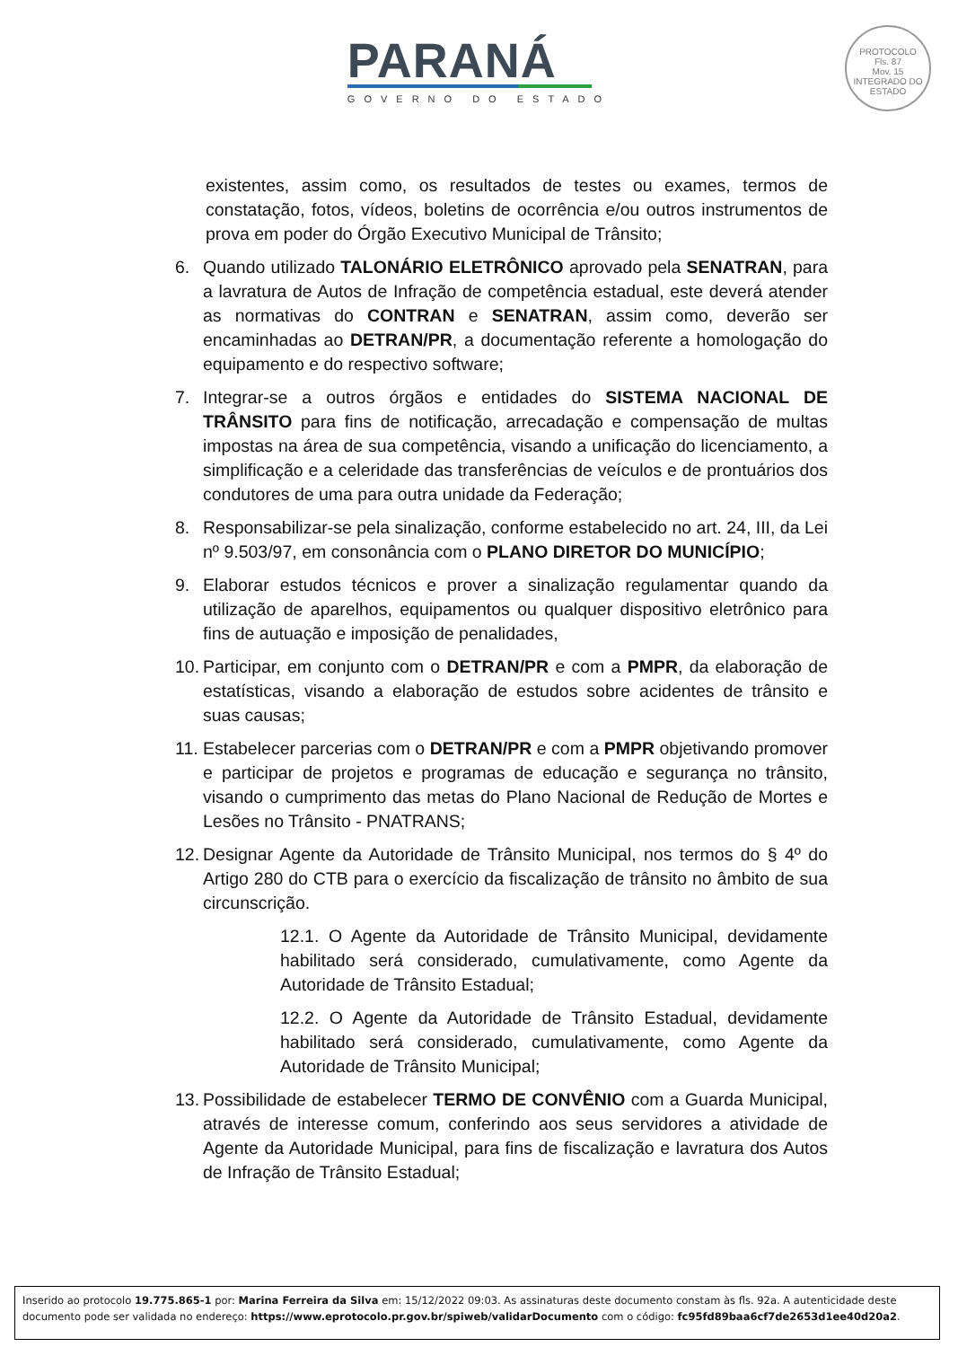PARANÁ
GOVERNO DO ESTADO
PROTOCOLO
Fls. 87
Mov. 15
INTEGRADO DO ESTADO
existentes, assim como, os resultados de testes ou exames, termos de constatação, fotos, vídeos, boletins de ocorrência e/ou outros instrumentos de prova em poder do Órgão Executivo Municipal de Trânsito;
6. Quando utilizado TALONÁRIO ELETRÔNICO aprovado pela SENATRAN, para a lavratura de Autos de Infração de competência estadual, este deverá atender as normativas do CONTRAN e SENATRAN, assim como, deverão ser encaminhadas ao DETRAN/PR, a documentação referente a homologação do equipamento e do respectivo software;
7. Integrar-se a outros órgãos e entidades do SISTEMA NACIONAL DE TRÂNSITO para fins de notificação, arrecadação e compensação de multas impostas na área de sua competência, visando a unificação do licenciamento, a simplificação e a celeridade das transferências de veículos e de prontuários dos condutores de uma para outra unidade da Federação;
8. Responsabilizar-se pela sinalização, conforme estabelecido no art. 24, III, da Lei nº 9.503/97, em consonância com o PLANO DIRETOR DO MUNICÍPIO;
9. Elaborar estudos técnicos e prover a sinalização regulamentar quando da utilização de aparelhos, equipamentos ou qualquer dispositivo eletrônico para fins de autuação e imposição de penalidades,
10.
Participar, em conjunto com o DETRAN/PR e com a PMPR, da elaboração de estatísticas, visando a elaboração de estudos sobre acidentes de trânsito e suas causas;
11.
Estabelecer parcerias com o DETRAN/PR e com a PMPR objetivando promover e participar de projetos e programas de educação e segurança no trânsito, visando o cumprimento das metas do Plano Nacional de Redução de Mortes e Lesões no Trânsito - PNATRANS;
12.
Designar Agente da Autoridade de Trânsito Municipal, nos termos do § 4º do Artigo 280 do CTB para o exercício da fiscalização de trânsito no âmbito de sua circunscrição.
12.1. O Agente da Autoridade de Trânsito Municipal, devidamente habilitado será considerado, cumulativamente, como Agente da Autoridade de Trânsito Estadual;
12.2. O Agente da Autoridade de Trânsito Estadual, devidamente habilitado será considerado, cumulativamente, como Agente da Autoridade de Trânsito Municipal;
13.
Possibilidade de estabelecer TERMO DE CONVÊNIO com a Guarda Municipal, através de interesse comum, conferindo aos seus servidores a atividade de Agente da Autoridade Municipal, para fins de fiscalização e lavratura dos Autos de Infração de Trânsito Estadual;
Inserido ao protocolo 19.775.865-1 por: Marina Ferreira da Silva em: 15/12/2022 09:03. As assinaturas deste documento constam às fls. 92a. A autenticidade deste documento pode ser validada no endereço: https://www.eprotocolo.pr.gov.br/spiweb/validarDocumento com o código: fc95fd89baa6cf7de2653d1ee40d20a2.